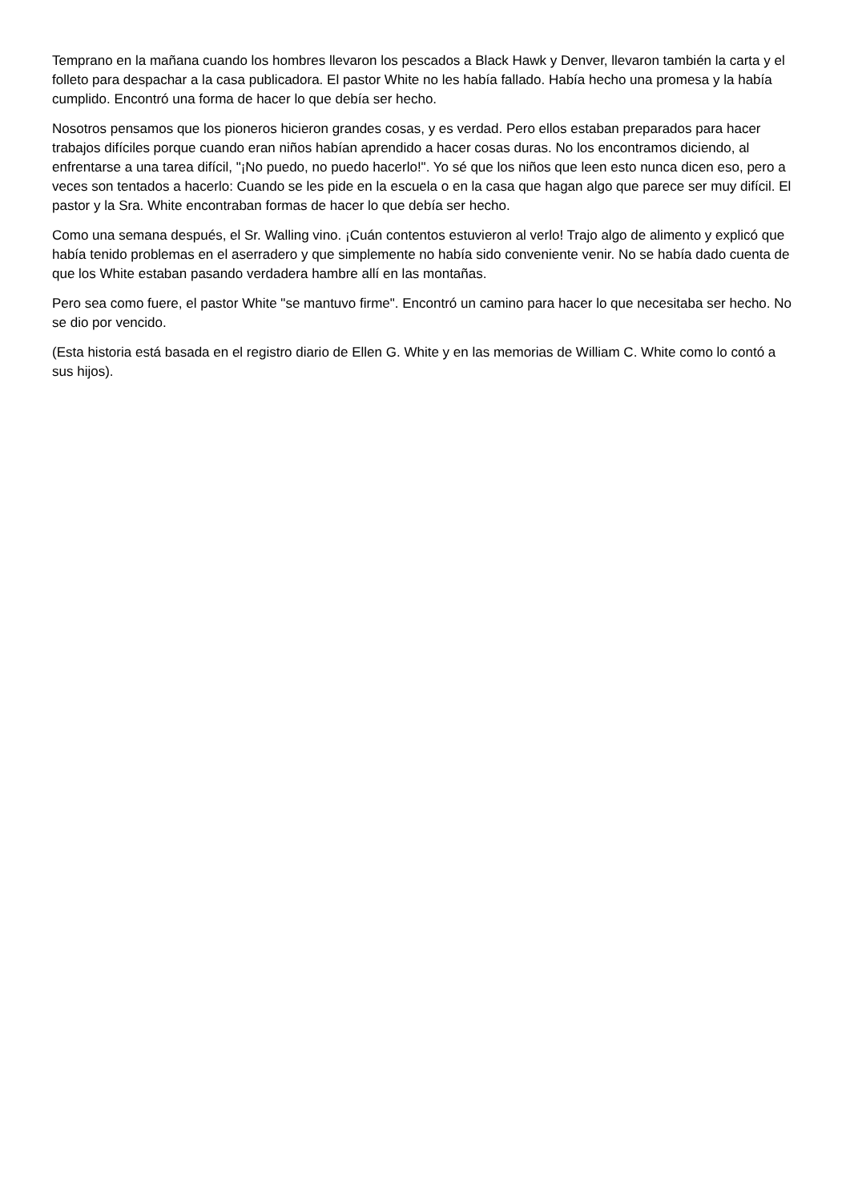Temprano en la mañana cuando los hombres llevaron los pescados a Black Hawk y Denver, llevaron también la carta y el folleto para despachar a la casa publicadora. El pastor White no les había fallado. Había hecho una promesa y la había cumplido. Encontró una forma de hacer lo que debía ser hecho.
Nosotros pensamos que los pioneros hicieron grandes cosas, y es verdad. Pero ellos estaban preparados para hacer trabajos difíciles porque cuando eran niños habían aprendido a hacer cosas duras. No los encontramos diciendo, al enfrentarse a una tarea difícil, "¡No puedo, no puedo hacerlo!". Yo sé que los niños que leen esto nunca dicen eso, pero a veces son tentados a hacerlo: Cuando se les pide en la escuela o en la casa que hagan algo que parece ser muy difícil. El pastor y la Sra. White encontraban formas de hacer lo que debía ser hecho.
Como una semana después, el Sr. Walling vino. ¡Cuán contentos estuvieron al verlo! Trajo algo de alimento y explicó que había tenido problemas en el aserradero y que simplemente no había sido conveniente venir. No se había dado cuenta de que los White estaban pasando verdadera hambre allí en las montañas.
Pero sea como fuere, el pastor White "se mantuvo firme". Encontró un camino para hacer lo que necesitaba ser hecho. No se dio por vencido.
(Esta historia está basada en el registro diario de Ellen G. White y en las memorias de William C. White como lo contó a sus hijos).